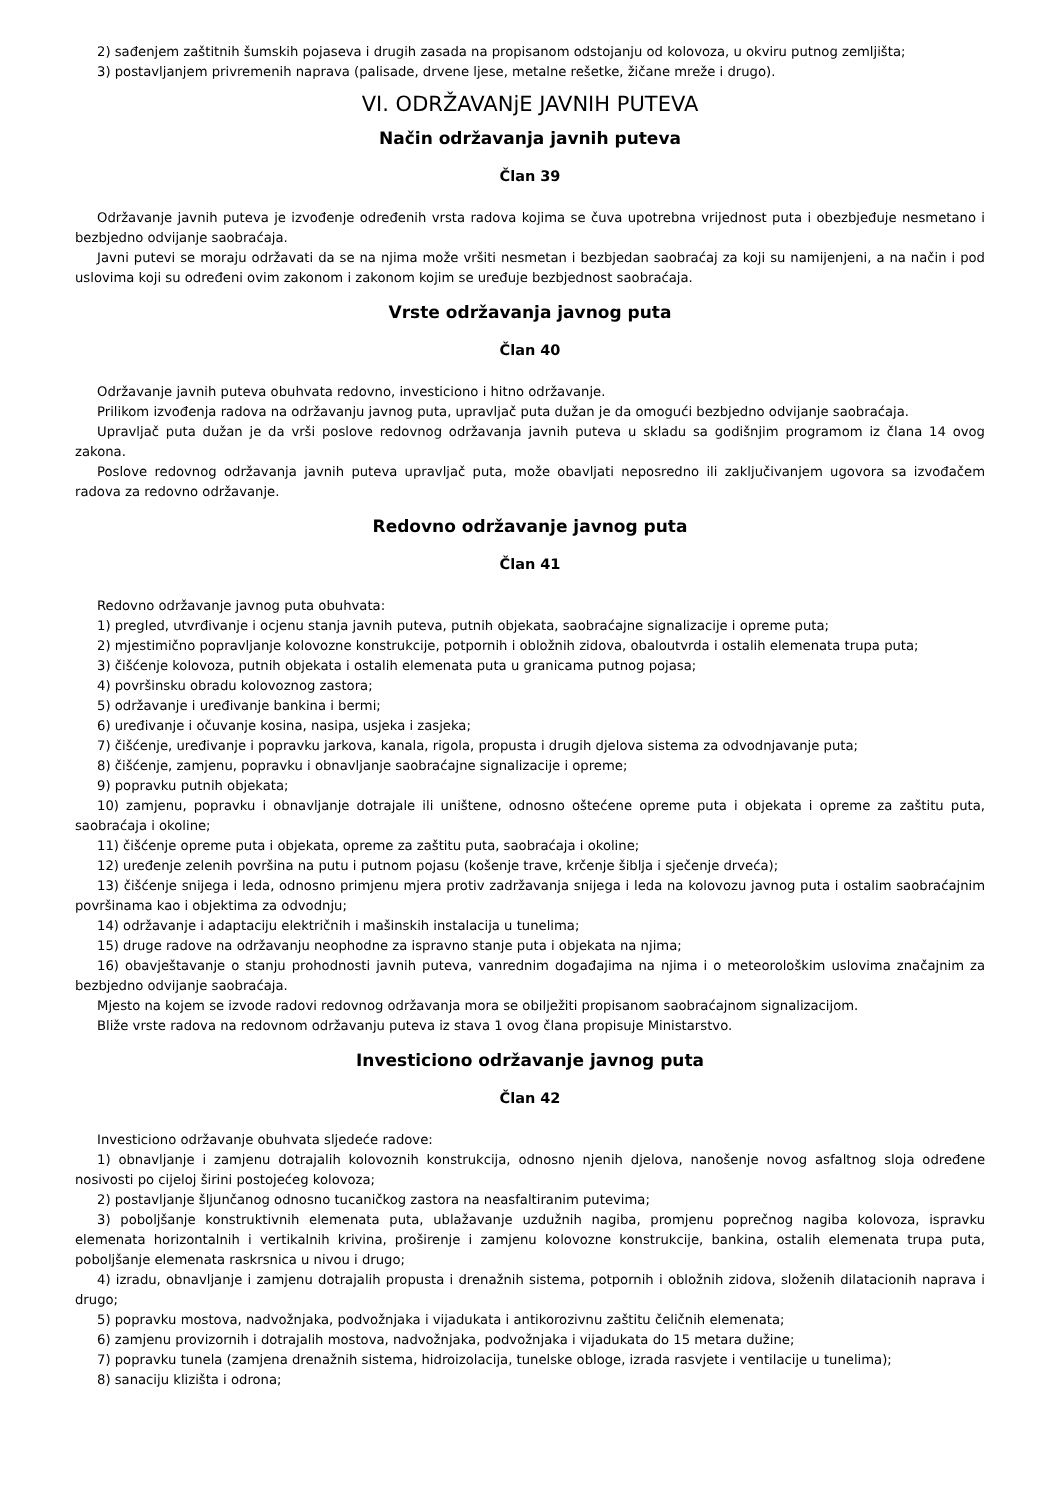2) sađenjem zaštitnih šumskih pojaseva i drugih zasada na propisanom odstojanju od kolovoza, u okviru putnog zemljišta;
3) postavljanjem privremenih naprava (palisade, drvene ljese, metalne rešetke, žičane mreže i drugo).
VI. ODRŽAVANjE JAVNIH PUTEVA
Način održavanja javnih puteva
Član 39
Održavanje javnih puteva je izvođenje određenih vrsta radova kojima se čuva upotrebna vrijednost puta i obezbjeđuje nesmetano i bezbjedno odvijanje saobraćaja.
Javni putevi se moraju održavati da se na njima može vršiti nesmetan i bezbjedan saobraćaj za koji su namijenjeni, a na način i pod uslovima koji su određeni ovim zakonom i zakonom kojim se uređuje bezbjednost saobraćaja.
Vrste održavanja javnog puta
Član 40
Održavanje javnih puteva obuhvata redovno, investiciono i hitno održavanje.
Prilikom izvođenja radova na održavanju javnog puta, upravljač puta dužan je da omogući bezbjedno odvijanje saobraćaja.
Upravljač puta dužan je da vrši poslove redovnog održavanja javnih puteva u skladu sa godišnjim programom iz člana 14 ovog zakona.
Poslove redovnog održavanja javnih puteva upravljač puta, može obavljati neposredno ili zaključivanjem ugovora sa izvođačem radova za redovno održavanje.
Redovno održavanje javnog puta
Član 41
Redovno održavanje javnog puta obuhvata:
1) pregled, utvrđivanje i ocjenu stanja javnih puteva, putnih objekata, saobraćajne signalizacije i opreme puta;
2) mjestimično popravljanje kolovozne konstrukcije, potpornih i obložnih zidova, obaloutvrda i ostalih elemenata trupa puta;
3) čišćenje kolovoza, putnih objekata i ostalih elemenata puta u granicama putnog pojasa;
4) površinsku obradu kolovoznog zastora;
5) održavanje i uređivanje bankina i bermi;
6) uređivanje i očuvanje kosina, nasipa, usjeka i zasjeka;
7) čišćenje, uređivanje i popravku jarkova, kanala, rigola, propusta i drugih djelova sistema za odvodnjavanje puta;
8) čišćenje, zamjenu, popravku i obnavljanje saobraćajne signalizacije i opreme;
9) popravku putnih objekata;
10) zamjenu, popravku i obnavljanje dotrajale ili uništene, odnosno oštećene opreme puta i objekata i opreme za zaštitu puta, saobraćaja i okoline;
11) čišćenje opreme puta i objekata, opreme za zaštitu puta, saobraćaja i okoline;
12) uređenje zelenih površina na putu i putnom pojasu (košenje trave, krčenje šiblja i sječenje drveća);
13) čišćenje snijega i leda, odnosno primjenu mjera protiv zadržavanja snijega i leda na kolovozu javnog puta i ostalim saobraćajnim površinama kao i objektima za odvodnju;
14) održavanje i adaptaciju električnih i mašinskih instalacija u tunelima;
15) druge radove na održavanju neophodne za ispravno stanje puta i objekata na njima;
16) obavještavanje o stanju prohodnosti javnih puteva, vanrednim događajima na njima i o meteorološkim uslovima značajnim za bezbjedno odvijanje saobraćaja.
Mjesto na kojem se izvode radovi redovnog održavanja mora se obilježiti propisanom saobraćajnom signalizacijom.
Bliže vrste radova na redovnom održavanju puteva iz stava 1 ovog člana propisuje Ministarstvo.
Investiciono održavanje javnog puta
Član 42
Investiciono održavanje obuhvata sljedeće radove:
1) obnavljanje i zamjenu dotrajalih kolovoznih konstrukcija, odnosno njenih djelova, nanošenje novog asfaltnog sloja određene nosivosti po cijeloj širini postojećeg kolovoza;
2) postavljanje šljunčanog odnosno tucaničkog zastora na neasfaltiranim putevima;
3) poboljšanje konstruktivnih elemenata puta, ublažavanje uzdužnih nagiba, promjenu poprečnog nagiba kolovoza, ispravku elemenata horizontalnih i vertikalnih krivina, proširenje i zamjenu kolovozne konstrukcije, bankina, ostalih elemenata trupa puta, poboljšanje elemenata raskrsnica u nivou i drugo;
4) izradu, obnavljanje i zamjenu dotrajalih propusta i drenažnih sistema, potpornih i obložnih zidova, složenih dilatacionih naprava i drugo;
5) popravku mostova, nadvožnjaka, podvožnjaka i vijadukata i antikorozivnu zaštitu čeličnih elemenata;
6) zamjenu provizornih i dotrajalih mostova, nadvožnjaka, podvožnjaka i vijadukata do 15 metara dužine;
7) popravku tunela (zamjena drenažnih sistema, hidroizolacija, tunelske obloge, izrada rasvjete i ventilacije u tunelima);
8) sanaciju klizišta i odrona;